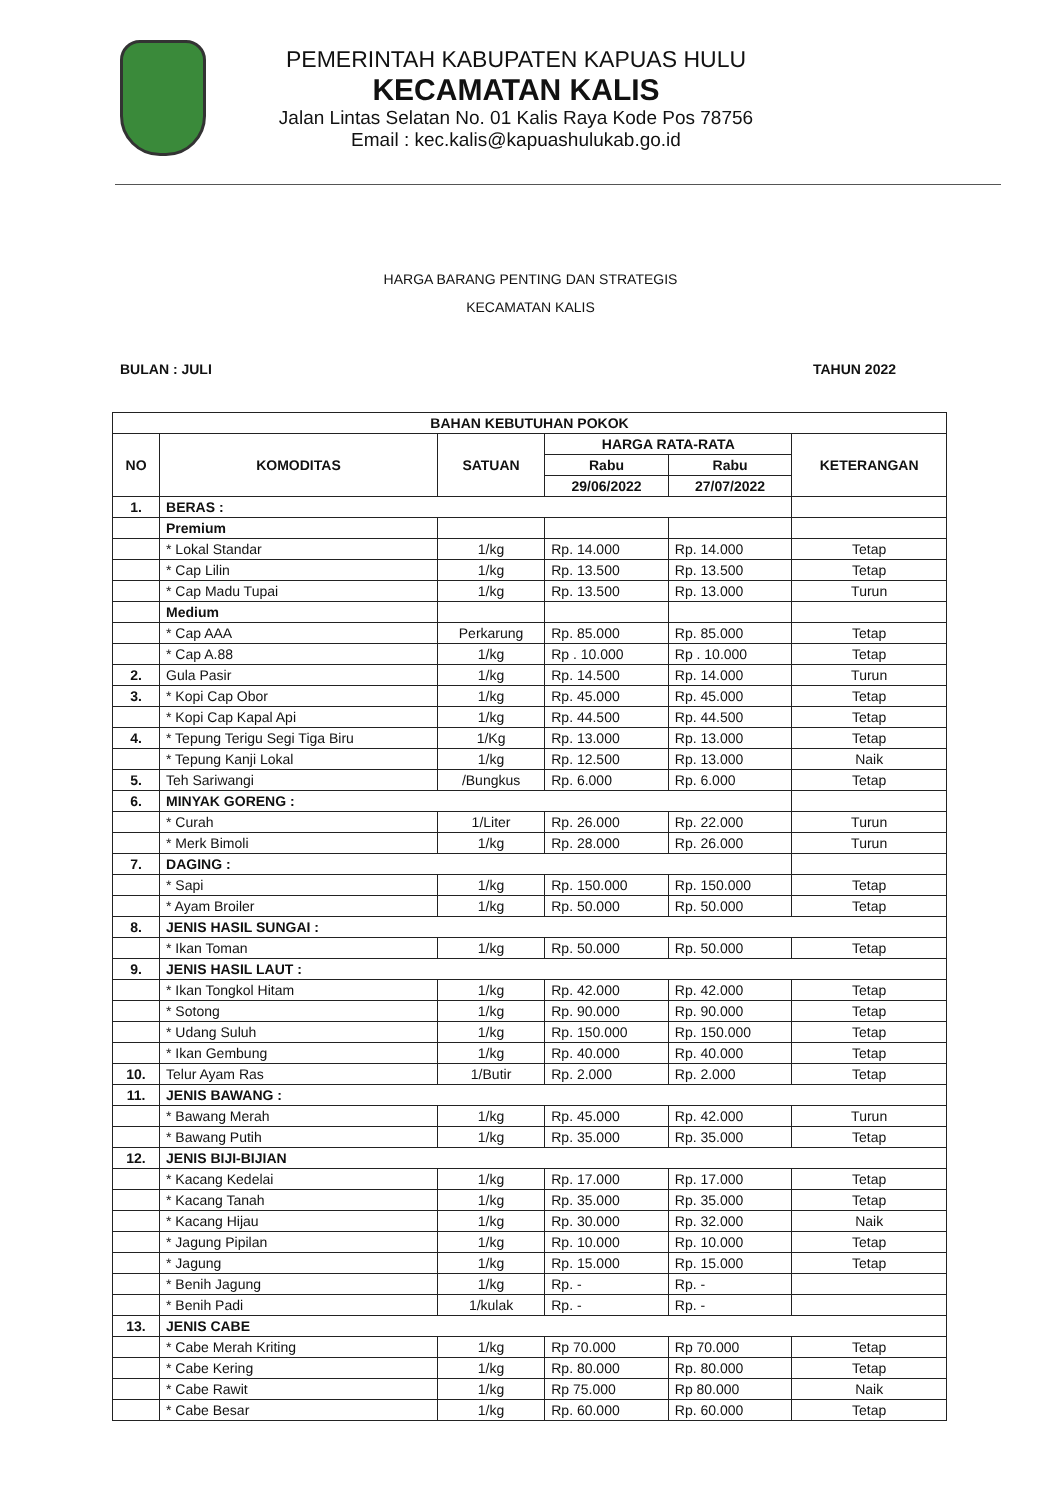PEMERINTAH KABUPATEN KAPUAS HULU
KECAMATAN KALIS
Jalan Lintas Selatan No. 01 Kalis Raya Kode Pos 78756
Email : kec.kalis@kapuashulukab.go.id
HARGA BARANG PENTING DAN STRATEGIS
KECAMATAN KALIS
BULAN : JULI TAHUN 2022
| BAHAN KEBUTUHAN POKOK | | | | | |
| --- | --- | --- | --- | --- | --- |
| NO | KOMODITAS | SATUAN | HARGA RATA-RATA | | KETERANGAN |
| | | | Rabu | Rabu | |
| | | | 29/06/2022 | 27/07/2022 | |
| 1. | BERAS : | | | | |
| | Premium | | | | |
| | * Lokal Standar | 1/kg | Rp. 14.000 | Rp. 14.000 | Tetap |
| | * Cap Lilin | 1/kg | Rp. 13.500 | Rp. 13.500 | Tetap |
| | * Cap Madu Tupai | 1/kg | Rp. 13.500 | Rp. 13.000 | Turun |
| | Medium | | | | |
| | * Cap AAA | Perkarung | Rp. 85.000 | Rp. 85.000 | Tetap |
| | * Cap A.88 | 1/kg | Rp . 10.000 | Rp . 10.000 | Tetap |
| 2. | Gula Pasir | 1/kg | Rp. 14.500 | Rp. 14.000 | Turun |
| 3. | * Kopi Cap Obor | 1/kg | Rp. 45.000 | Rp. 45.000 | Tetap |
| | * Kopi Cap Kapal Api | 1/kg | Rp. 44.500 | Rp. 44.500 | Tetap |
| 4. | * Tepung Terigu Segi Tiga Biru | 1/Kg | Rp. 13.000 | Rp. 13.000 | Tetap |
| | * Tepung Kanji Lokal | 1/kg | Rp. 12.500 | Rp. 13.000 | Naik |
| 5. | Teh Sariwangi | /Bungkus | Rp. 6.000 | Rp. 6.000 | Tetap |
| 6. | MINYAK GORENG : | | | | |
| | * Curah | 1/Liter | Rp. 26.000 | Rp. 22.000 | Turun |
| | * Merk Bimoli | 1/kg | Rp. 28.000 | Rp. 26.000 | Turun |
| 7. | DAGING : | | | | |
| | * Sapi | 1/kg | Rp. 150.000 | Rp. 150.000 | Tetap |
| | * Ayam Broiler | 1/kg | Rp. 50.000 | Rp. 50.000 | Tetap |
| 8. | JENIS HASIL SUNGAI : | | | | |
| | * Ikan Toman | 1/kg | Rp. 50.000 | Rp. 50.000 | Tetap |
| 9. | JENIS HASIL LAUT : | | | | |
| | * Ikan Tongkol Hitam | 1/kg | Rp. 42.000 | Rp. 42.000 | Tetap |
| | * Sotong | 1/kg | Rp. 90.000 | Rp. 90.000 | Tetap |
| | * Udang Suluh | 1/kg | Rp. 150.000 | Rp. 150.000 | Tetap |
| | * Ikan Gembung | 1/kg | Rp. 40.000 | Rp. 40.000 | Tetap |
| 10. | Telur Ayam Ras | 1/Butir | Rp. 2.000 | Rp. 2.000 | Tetap |
| 11. | JENIS BAWANG : | | | | |
| | * Bawang Merah | 1/kg | Rp. 45.000 | Rp. 42.000 | Turun |
| | * Bawang Putih | 1/kg | Rp. 35.000 | Rp. 35.000 | Tetap |
| 12. | JENIS BIJI-BIJIAN | | | | |
| | * Kacang Kedelai | 1/kg | Rp. 17.000 | Rp. 17.000 | Tetap |
| | * Kacang Tanah | 1/kg | Rp. 35.000 | Rp. 35.000 | Tetap |
| | * Kacang Hijau | 1/kg | Rp. 30.000 | Rp. 32.000 | Naik |
| | * Jagung Pipilan | 1/kg | Rp. 10.000 | Rp. 10.000 | Tetap |
| | * Jagung | 1/kg | Rp. 15.000 | Rp. 15.000 | Tetap |
| | * Benih Jagung | 1/kg | Rp. - | Rp. - | |
| | * Benih Padi | 1/kulak | Rp. - | Rp. - | |
| 13. | JENIS CABE | | | | |
| | * Cabe Merah Kriting | 1/kg | Rp 70.000 | Rp 70.000 | Tetap |
| | * Cabe Kering | 1/kg | Rp. 80.000 | Rp. 80.000 | Tetap |
| | * Cabe Rawit | 1/kg | Rp 75.000 | Rp 80.000 | Naik |
| | * Cabe Besar | 1/kg | Rp. 60.000 | Rp. 60.000 | Tetap |